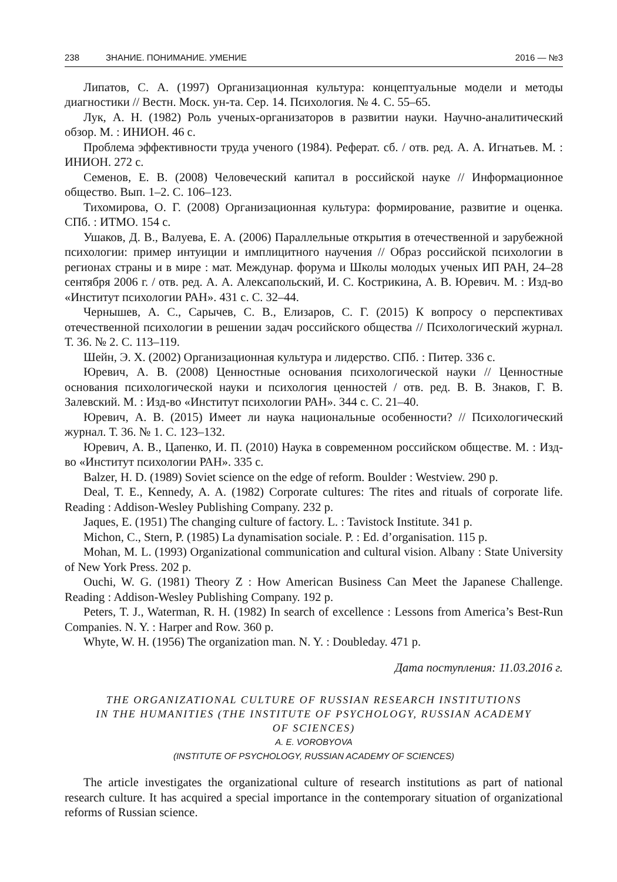238 ЗНАНИЕ. ПОНИМАНИЕ. УМЕНИЕ 2016 — №3
Липатов, С. А. (1997) Организационная культура: концептуальные модели и методы диагностики // Вестн. Моск. ун-та. Сер. 14. Психология. № 4. С. 55–65.
Лук, А. Н. (1982) Роль ученых-организаторов в развитии науки. Научно-аналитический обзор. М. : ИНИОН. 46 с.
Проблема эффективности труда ученого (1984). Реферат. сб. / отв. ред. А. А. Игнатьев. М. : ИНИОН. 272 с.
Семенов, Е. В. (2008) Человеческий капитал в российской науке // Информационное общество. Вып. 1–2. С. 106–123.
Тихомирова, О. Г. (2008) Организационная культура: формирование, развитие и оценка. СПб. : ИТМО. 154 с.
Ушаков, Д. В., Валуева, Е. А. (2006) Параллельные открытия в отечественной и зарубежной психологии: пример интуиции и имплицитного научения // Образ российской психологии в регионах страны и в мире : мат. Междунар. форума и Школы молодых ученых ИП РАН, 24–28 сентября 2006 г. / отв. ред. А. А. Алексапольский, И. С. Кострикина, А. В. Юревич. М. : Изд-во «Институт психологии РАН». 431 с. С. 32–44.
Чернышев, А. С., Сарычев, С. В., Елизаров, С. Г. (2015) К вопросу о перспективах отечественной психологии в решении задач российского общества // Психологический журнал. Т. 36. № 2. С. 113–119.
Шейн, Э. Х. (2002) Организационная культура и лидерство. СПб. : Питер. 336 с.
Юревич, А. В. (2008) Ценностные основания психологической науки // Ценностные основания психологической науки и психология ценностей / отв. ред. В. В. Знаков, Г. В. Залевский. М. : Изд-во «Институт психологии РАН». 344 с. С. 21–40.
Юревич, А. В. (2015) Имеет ли наука национальные особенности? // Психологический журнал. Т. 36. № 1. С. 123–132.
Юревич, А. В., Цапенко, И. П. (2010) Наука в современном российском обществе. М. : Изд-во «Институт психологии РАН». 335 с.
Balzer, H. D. (1989) Soviet science on the edge of reform. Boulder : Westview. 290 p.
Deal, T. E., Kennedy, A. A. (1982) Corporate cultures: The rites and rituals of corporate life. Reading : Addison-Wesley Publishing Company. 232 p.
Jaques, E. (1951) The changing culture of factory. L. : Tavistock Institute. 341 p.
Michon, C., Stern, P. (1985) La dynamisation sociale. P. : Ed. d’organisation. 115 p.
Mohan, M. L. (1993) Organizational communication and cultural vision. Albany : State University of New York Press. 202 p.
Ouchi, W. G. (1981) Theory Z : How American Business Can Meet the Japanese Challenge. Reading : Addison-Wesley Publishing Company. 192 p.
Peters, T. J., Waterman, R. H. (1982) In search of excellence : Lessons from America’s Best-Run Companies. N. Y. : Harper and Row. 360 p.
Whyte, W. H. (1956) The organization man. N. Y. : Doubleday. 471 p.
Дата поступления: 11.03.2016 г.
THE ORGANIZATIONAL CULTURE OF RUSSIAN RESEARCH INSTITUTIONS
IN THE HUMANITIES (THE INSTITUTE OF PSYCHOLOGY, RUSSIAN ACADEMY
OF SCIENCES)
A. E. VOROBYOVA
(INSTITUTE OF PSYCHOLOGY, RUSSIAN ACADEMY OF SCIENCES)
The article investigates the organizational culture of research institutions as part of national research culture. It has acquired a special importance in the contemporary situation of organizational reforms of Russian science.